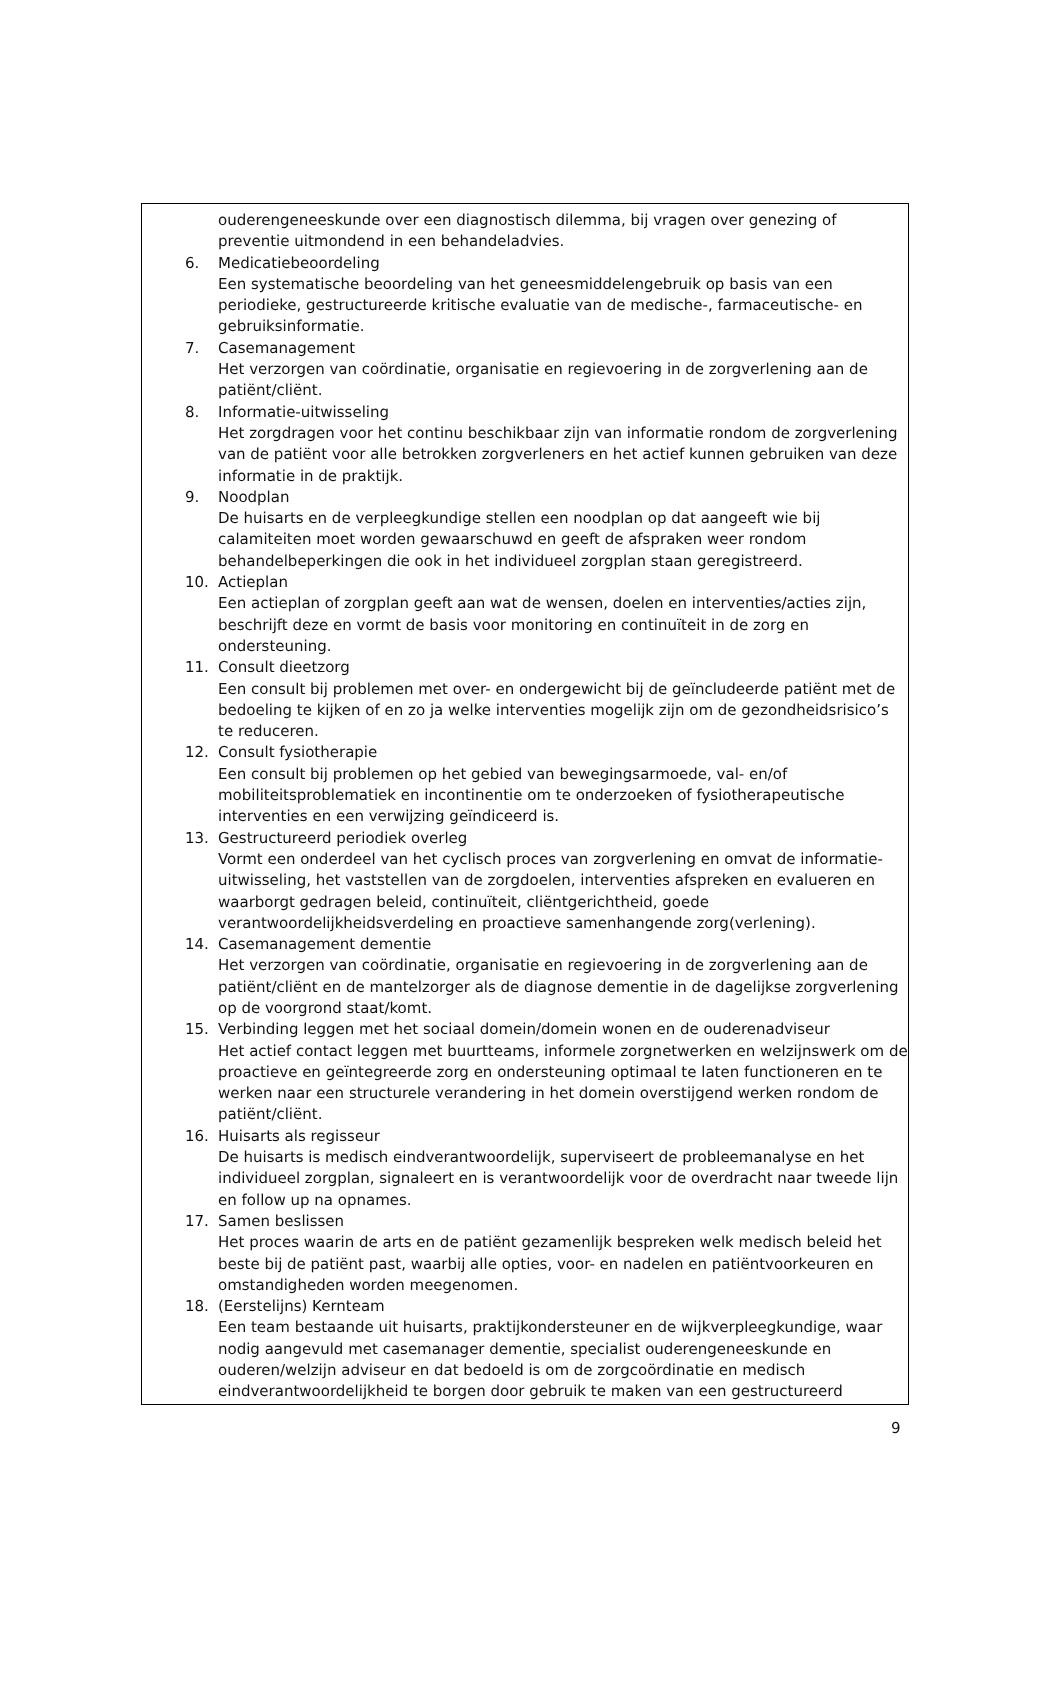ouderengeneeskunde over een diagnostisch dilemma, bij vragen over genezing of preventie uitmondend in een behandeladvies.
6. Medicatiebeoordeling
Een systematische beoordeling van het geneesmiddelengebruik op basis van een periodieke, gestructureerde kritische evaluatie van de medische-, farmaceutische- en gebruiksinformatie.
7. Casemanagement
Het verzorgen van coördinatie, organisatie en regievoering in de zorgverlening aan de patiënt/cliënt.
8. Informatie-uitwisseling
Het zorgdragen voor het continu beschikbaar zijn van informatie rondom de zorgverlening van de patiënt voor alle betrokken zorgverleners en het actief kunnen gebruiken van deze informatie in de praktijk.
9. Noodplan
De huisarts en de verpleegkundige stellen een noodplan op dat aangeeft wie bij calamiteiten moet worden gewaarschuwd en geeft de afspraken weer rondom behandelbeperkingen die ook in het individueel zorgplan staan geregistreerd.
10. Actieplan
Een actieplan of zorgplan geeft aan wat de wensen, doelen en interventies/acties zijn, beschrijft deze en vormt de basis voor monitoring en continuïteit in de zorg en ondersteuning.
11. Consult dieetzorg
Een consult bij problemen met over- en ondergewicht bij de geïncludeerde patiënt met de bedoeling te kijken of en zo ja welke interventies mogelijk zijn om de gezondheidsrisico’s te reduceren.
12. Consult fysiotherapie
Een consult bij problemen op het gebied van bewegingsarmoede, val- en/of mobiliteitsproblematiek en incontinentie om te onderzoeken of fysiotherapeutische interventies en een verwijzing geïndiceerd is.
13. Gestructureerd periodiek overleg
Vormt een onderdeel van het cyclisch proces van zorgverlening en omvat de informatie-uitwisseling, het vaststellen van de zorgdoelen, interventies afspreken en evalueren en waarborgt gedragen beleid, continuïteit, cliëntgerichtheid, goede verantwoordelijkheidsverdeling en proactieve samenhangende zorg(verlening).
14. Casemanagement dementie
Het verzorgen van coördinatie, organisatie en regievoering in de zorgverlening aan de patiënt/cliënt en de mantelzorger als de diagnose dementie in de dagelijkse zorgverlening op de voorgrond staat/komt.
15. Verbinding leggen met het sociaal domein/domein wonen en de ouderenadviseur
Het actief contact leggen met buurtteams, informele zorgnetwerken en welzijnswerk om de proactieve en geïntegreerde zorg en ondersteuning optimaal te laten functioneren en te werken naar een structurele verandering in het domein overstijgend werken rondom de patiënt/cliënt.
16. Huisarts als regisseur
De huisarts is medisch eindverantwoordelijk, superviseert de probleemanalyse en het individueel zorgplan, signaleert en is verantwoordelijk voor de overdracht naar tweede lijn en follow up na opnames.
17. Samen beslissen
Het proces waarin de arts en de patiënt gezamenlijk bespreken welk medisch beleid het beste bij de patiënt past, waarbij alle opties, voor- en nadelen en patiëntvoorkeuren en omstandigheden worden meegenomen.
18. (Eerstelijns) Kernteam
Een team bestaande uit huisarts, praktijkondersteuner en de wijkverpleegkundige, waar nodig aangevuld met casemanager dementie, specialist ouderengeneeskunde en ouderen/welzijn adviseur en dat bedoeld is om de zorgcoördinatie en medisch eindverantwoordelijkheid te borgen door gebruik te maken van een gestructureerd
9